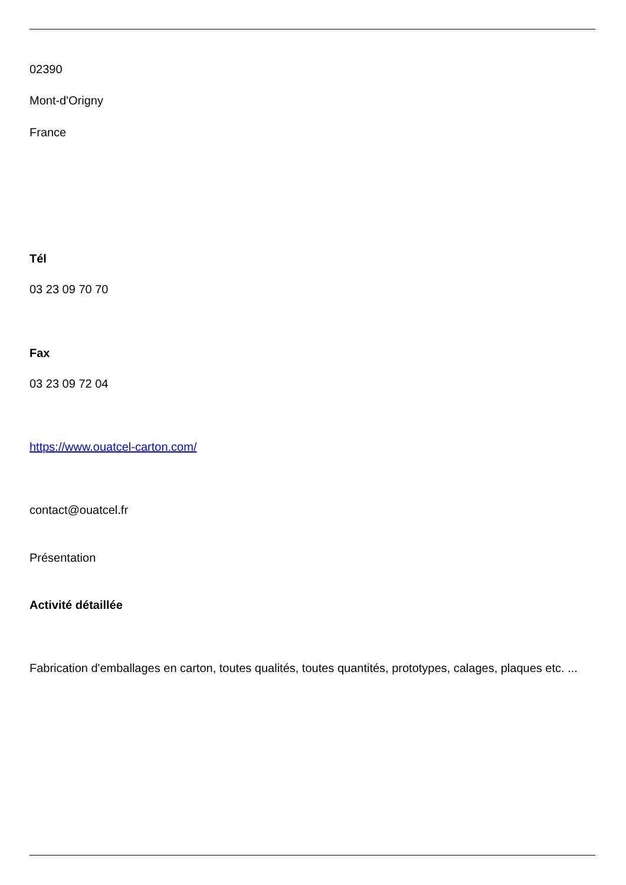02390
Mont-d'Origny
France
Tél
03 23 09 70 70
Fax
03 23 09 72 04
https://www.ouatcel-carton.com/
contact@ouatcel.fr
Présentation
Activité détaillée
Fabrication d'emballages en carton, toutes qualités, toutes quantités, prototypes, calages, plaques etc. ...